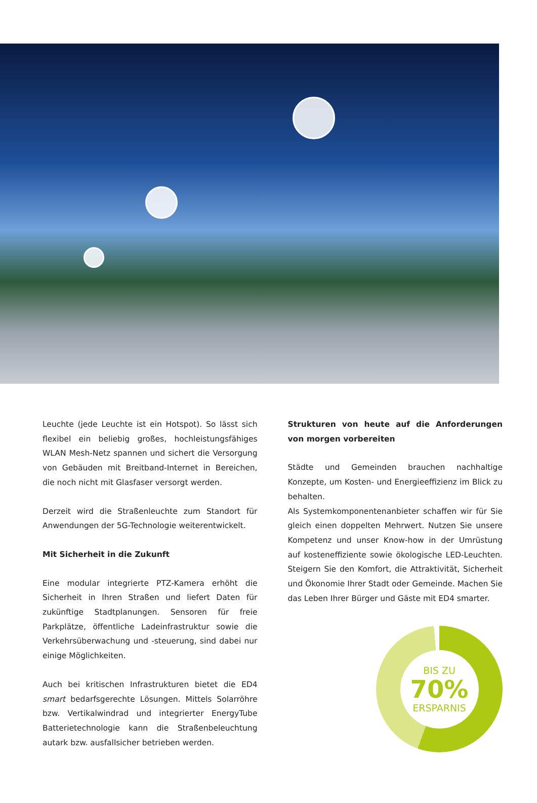Leuchte (jede Leuchte ist ein Hotspot). So lässt sich flexibel ein beliebig großes, hochleistungsfähiges WLAN Mesh-Netz spannen und sichert die Versorgung von Gebäuden mit Breitband-Internet in Bereichen, die noch nicht mit Glasfaser versorgt werden.
Derzeit wird die Straßenleuchte zum Standort für Anwendungen der 5G-Technologie weiterentwickelt.
Mit Sicherheit in die Zukunft
Eine modular integrierte PTZ-Kamera erhöht die Sicherheit in Ihren Straßen und liefert Daten für zukünftige Stadtplanungen. Sensoren für freie Parkplätze, öffentliche Ladeinfrastruktur sowie die Verkehrsüberwachung und -steuerung, sind dabei nur einige Möglichkeiten.
Auch bei kritischen Infrastrukturen bietet die ED4 smart bedarfsgerechte Lösungen. Mittels Solarröhre bzw. Vertikalwindrad und integrierter EnergyTube Batterietechnologie kann die Straßenbeleuchtung autark bzw. ausfallsicher betrieben werden.
Strukturen von heute auf die Anforderungen von morgen vorbereiten
Städte und Gemeinden brauchen nachhaltige Konzepte, um Kosten- und Energieeffizienz im Blick zu behalten.
Als Systemkomponentenanbieter schaffen wir für Sie gleich einen doppelten Mehrwert. Nutzen Sie unsere Kompetenz und unser Know-how in der Umrüstung auf kosteneffiziente sowie ökologische LED-Leuchten. Steigern Sie den Komfort, die Attraktivität, Sicherheit und Ökonomie Ihrer Stadt oder Gemeinde. Machen Sie das Leben Ihrer Bürger und Gäste mit ED4 smarter.
BIS ZU
70%
ERSPARNIS